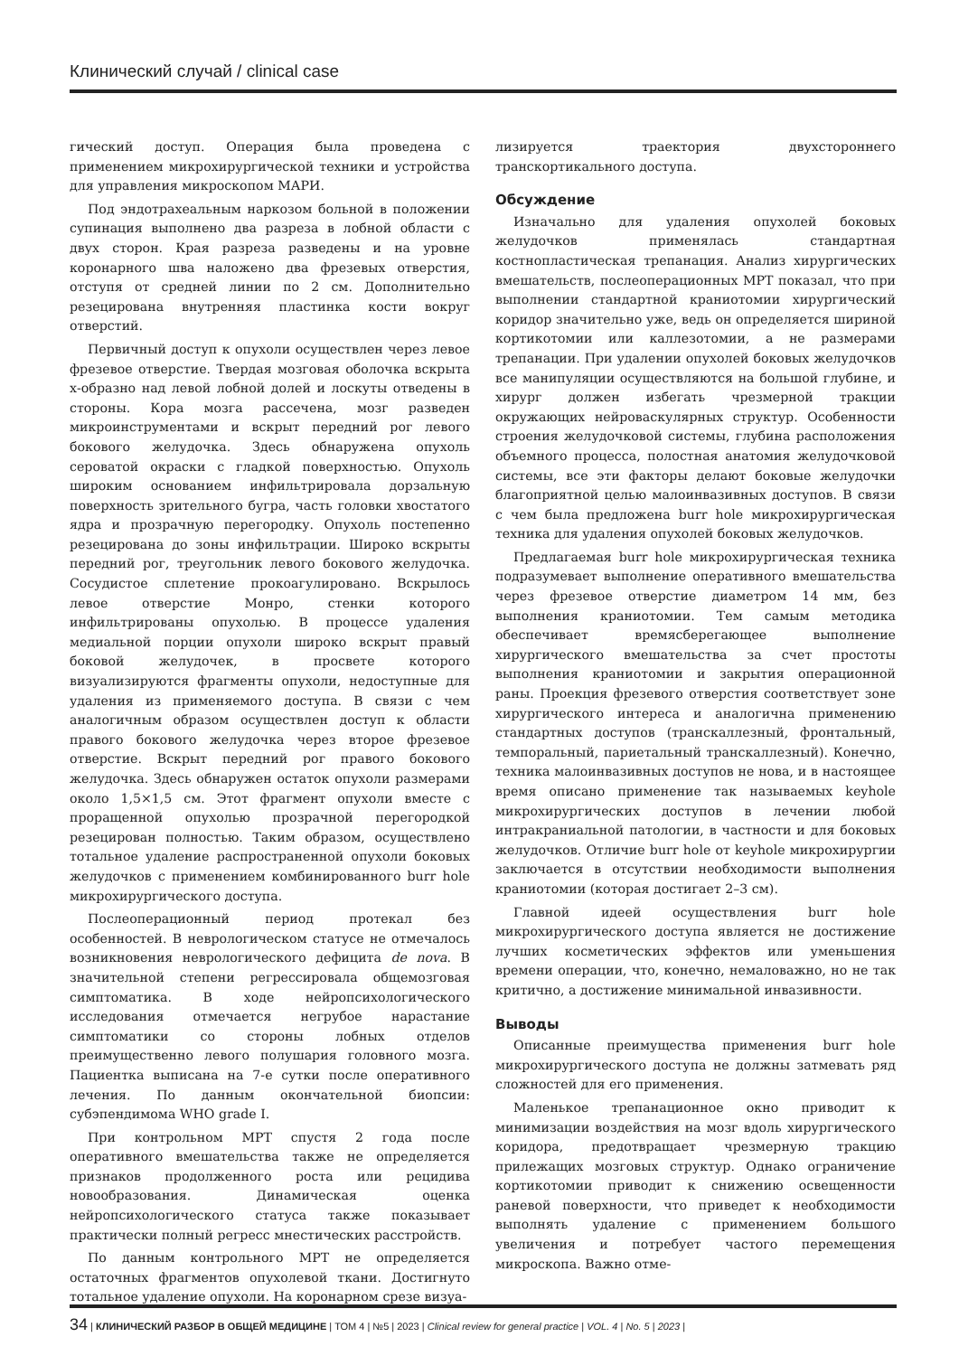Клинический случай / clinical case
гический доступ. Операция была проведена с применением микрохирургической техники и устройства для управления микроскопом МАРИ.
Под эндотрахеальным наркозом больной в положении супинация выполнено два разреза в лобной области с двух сторон. Края разреза разведены и на уровне коронарного шва наложено два фрезевых отверстия, отступя от средней линии по 2 см. Дополнительно резецирована внутренняя пластинка кости вокруг отверстий.
Первичный доступ к опухоли осуществлен через левое фрезевое отверстие. Твердая мозговая оболочка вскрыта х-образно над левой лобной долей и лоскуты отведены в стороны. Кора мозга рассечена, мозг разведен микроинструментами и вскрыт передний рог левого бокового желудочка. Здесь обнаружена опухоль сероватой окраски с гладкой поверхностью. Опухоль широким основанием инфильтрировала дорзальную поверхность зрительного бугра, часть головки хвостатого ядра и прозрачную перегородку. Опухоль постепенно резецирована до зоны инфильтрации. Широко вскрыты передний рог, треугольник левого бокового желудочка. Сосудистое сплетение прокоагулировано. Вскрылось левое отверстие Монро, стенки которого инфильтрированы опухолью. В процессе удаления медиальной порции опухоли широко вскрыт правый боковой желудочек, в просвете которого визуализируются фрагменты опухоли, недоступные для удаления из применяемого доступа. В связи с чем аналогичным образом осуществлен доступ к области правого бокового желудочка через второе фрезевое отверстие. Вскрыт передний рог правого бокового желудочка. Здесь обнаружен остаток опухоли размерами около 1,5×1,5 см. Этот фрагмент опухоли вместе с проращенной опухолью прозрачной перегородкой резецирован полностью. Таким образом, осуществлено тотальное удаление распространенной опухоли боковых желудочков с применением комбинированного burr hole микрохирургического доступа.
Послеоперационный период протекал без особенностей. В неврологическом статусе не отмечалось возникновения неврологического дефицита de nova. В значительной степени регрессировала общемозговая симптоматика. В ходе нейропсихологического исследования отмечается негрубое нарастание симптоматики со стороны лобных отделов преимущественно левого полушария головного мозга. Пациентка выписана на 7-е сутки после оперативного лечения. По данным окончательной биопсии: субэпендимома WHO grade I.
При контрольном МРТ спустя 2 года после оперативного вмешательства также не определяется признаков продолженного роста или рецидива новообразования. Динамическая оценка нейропсихологического статуса также показывает практически полный регресс мнестических расстройств.
По данным контрольного МРТ не определяется остаточных фрагментов опухолевой ткани. Достигнуто тотальное удаление опухоли. На коронарном срезе визуа-
лизируется траектория двухстороннего транскортикального доступа.
Обсуждение
Изначально для удаления опухолей боковых желудочков применялась стандартная костнопластическая трепанация. Анализ хирургических вмешательств, послеоперационных МРТ показал, что при выполнении стандартной краниотомии хирургический коридор значительно уже, ведь он определяется шириной кортикотомии или каллезотомии, а не размерами трепанации. При удалении опухолей боковых желудочков все манипуляции осуществляются на большой глубине, и хирург должен избегать чрезмерной тракции окружающих нейроваскулярных структур. Особенности строения желудочковой системы, глубина расположения объемного процесса, полостная анатомия желудочковой системы, все эти факторы делают боковые желудочки благоприятной целью малоинвазивных доступов. В связи с чем была предложена burr hole микрохирургическая техника для удаления опухолей боковых желудочков.
Предлагаемая burr hole микрохирургическая техника подразумевает выполнение оперативного вмешательства через фрезевое отверстие диаметром 14 мм, без выполнения краниотомии. Тем самым методика обеспечивает времясберегающее выполнение хирургического вмешательства за счет простоты выполнения краниотомии и закрытия операционной раны. Проекция фрезевого отверстия соответствует зоне хирургического интереса и аналогична применению стандартных доступов (транскаллезный, фронтальный, темпоральный, париетальный транскаллезный). Конечно, техника малоинвазивных доступов не нова, и в настоящее время описано применение так называемых keyhole микрохирургических доступов в лечении любой интракраниальной патологии, в частности и для боковых желудочков. Отличие burr hole от keyhole микрохирургии заключается в отсутствии необходимости выполнения краниотомии (которая достигает 2–3 см).
Главной идеей осуществления burr hole микрохирургического доступа является не достижение лучших косметических эффектов или уменьшения времени операции, что, конечно, немаловажно, но не так критично, а достижение минимальной инвазивности.
Выводы
Описанные преимущества применения burr hole микрохирургического доступа не должны затмевать ряд сложностей для его применения.
Маленькое трепанационное окно приводит к минимизации воздействия на мозг вдоль хирургического коридора, предотвращает чрезмерную тракцию прилежащих мозговых структур. Однако ограничение кортикотомии приводит к снижению освещенности раневой поверхности, что приведет к необходимости выполнять удаление с применением большого увеличения и потребует частого перемещения микроскопа. Важно отме-
34 | КЛИНИЧЕСКИЙ РАЗБОР В ОБЩЕЙ МЕДИЦИНЕ | ТОМ 4 | №5 | 2023 | Clinical review for general practice | VOL. 4 | No. 5 | 2023 |